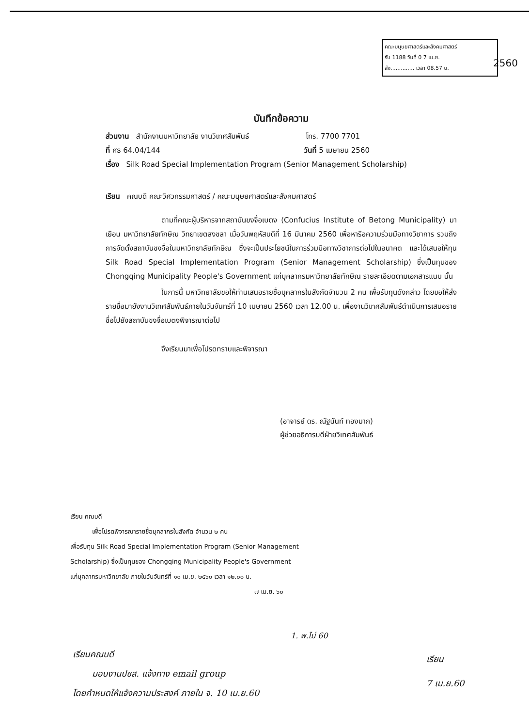คณะมนุษยศาสตร์และสังคมศาสตร์
รับ 1188 วันที่ 0 7 เม.ย.
ส่ง.............. เวลา 08.57 น.
2560
บันทึกข้อความ
ส่วนงาน สำนักงานมหาวิทยาลัย งานวิเทศสัมพันธ์ โทร. 7700 7701
ที่ ศธ 64.04/144 วันที่ 5 เมษายน 2560
เรื่อง Silk Road Special Implementation Program (Senior Management Scholarship)
เรียน คณบดี คณะวิศวกรรมศาสตร์ / คณะมนุษยศาสตร์และสังคมศาสตร์
ตามที่คณะผู้บริหารจากสถาบันขงจื่อเบตง (Confucius Institute of Betong Municipality) มาเยือน มหาวิทยาลัยทักษิณ วิทยาเขตสงขลา เมื่อวันพฤหัสบดีที่ 16 มีนาคม 2560 เพื่อหารือความร่วมมือทางวิชาการ รวมถึงการจัดตั้งสถาบันขงจื่อในมหาวิทยาลัยทักษิณ ซึ่งจะเป็นประโยชน์ในการร่วมมือทางวิชาการต่อไปในอนาคต และได้เสนอให้ทุน Silk Road Special Implementation Program (Senior Management Scholarship) ซึ่งเป็นทุนของ Chongqing Municipality People's Government แก่บุคลากรมหาวิทยาลัยทักษิณ รายละเอียดตามเอกสารแนบ นั้น
ในการนี้ มหาวิทยาลัยขอให้ท่านเสนอรายชื่อบุคลากรในสังกัดจำนวน 2 คน เพื่อรับทุนดังกล่าว โดยขอให้ส่งรายชื่อมายังงานวิเทศสัมพันธ์ภายในวันจันทร์ที่ 10 เมษายน 2560 เวลา 12.00 น. เพื่องานวิเทศสัมพันธ์ดำเนินการเสนอรายชื่อไปยังสถาบันขงจื่อเบตงพิจารณาต่อไป
จึงเรียนมาเพื่อโปรดทราบและพิจารณา
(อาจารย์ ดร. ณัฐนันท์ ทองมาก)
ผู้ช่วยอธิการบดีฝ่ายวิเทศสัมพันธ์
เรียน คณบดี
เพื่อโปรดพิจารณารายชื่อบุคลากรในสังกัด จำนวน ๒ คน
เพื่อรับทุน Silk Road Special Implementation Program (Senior Management Scholarship) ซึ่งเป็นทุนของ Chongqing Municipality People's Government
แก่บุคลากรมหาวิทยาลัย ภายในวันจันทร์ที่ ๑๐ เม.ย. ๒๕๖๐ เวลา ๑๒.๐๐ น.
๗ เม.ย. ๖๐
เรียนคณบดี
มอบงานปชส. แจ้งทาง email group
โดยกำหนดให้แจ้งความประสงค์ ภายใน จ. 10 เม.ย.60
1. พ.ไม่ 60
เรียน
7 เม.ย.60